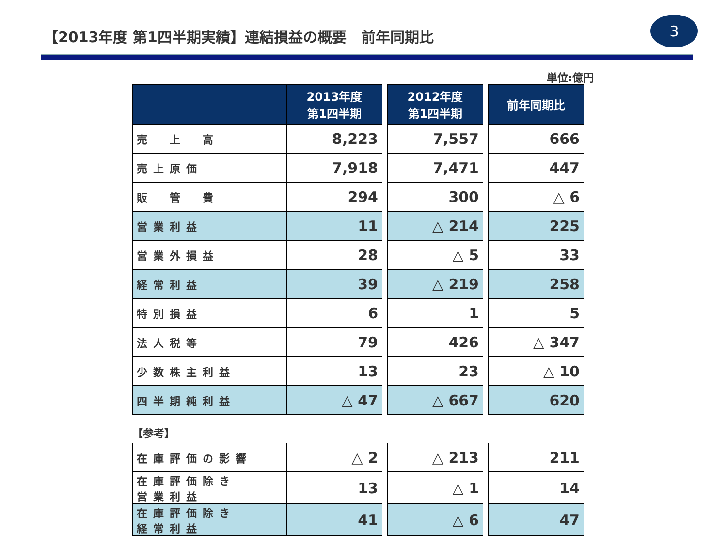【2013年度 第1四半期実績】連結損益の概要　前年同期比
3
単位:億円
| | 2013年度 第1四半期 | | 2012年度 第1四半期 | | 前年同期比 |
| 売 上 高 | 8,223 | | 7,557 | | 666 |
| 売上原価 | 7,918 | | 7,471 | | 447 |
| 販 管 費 | 294 | | 300 | | △ 6 |
| 営業利益 | 11 | | △ 214 | | 225 |
| 営業外損益 | 28 | | △ 5 | | 33 |
| 経常利益 | 39 | | △ 219 | | 258 |
| 特別損益 | 6 | | 1 | | 5 |
| 法人税等 | 79 | | 426 | | △ 347 |
| 少数株主利益 | 13 | | 23 | | △ 10 |
| 四半期純利益 | △ 47 | | △ 667 | | 620 |
【参考】
| 在庫評価の影響 | △ 2 | | △ 213 | | 211 |
| 在庫評価除き 営業利益 | 13 | | △ 1 | | 14 |
| 在庫評価除き 経常利益 | 41 | | △ 6 | | 47 |